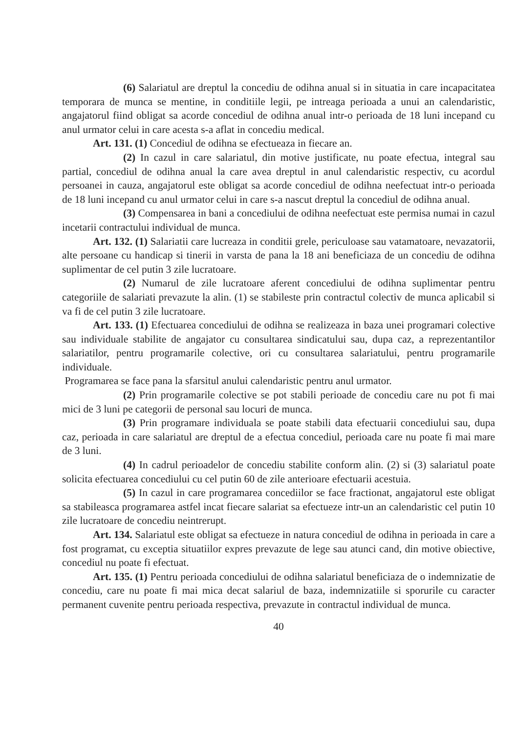(6) Salariatul are dreptul la concediu de odihna anual si in situatia in care incapacitatea temporara de munca se mentine, in conditiile legii, pe intreaga perioada a unui an calendaristic, angajatorul fiind obligat sa acorde concediul de odihna anual intr-o perioada de 18 luni incepand cu anul urmator celui in care acesta s-a aflat in concediu medical.
Art. 131. (1) Concediul de odihna se efectueaza in fiecare an.
(2) In cazul in care salariatul, din motive justificate, nu poate efectua, integral sau partial, concediul de odihna anual la care avea dreptul in anul calendaristic respectiv, cu acordul persoanei in cauza, angajatorul este obligat sa acorde concediul de odihna neefectuat intr-o perioada de 18 luni incepand cu anul urmator celui in care s-a nascut dreptul la concediul de odihna anual.
(3) Compensarea in bani a concediului de odihna neefectuat este permisa numai in cazul incetarii contractului individual de munca.
Art. 132. (1) Salariatii care lucreaza in conditii grele, periculoase sau vatamatoare, nevazatorii, alte persoane cu handicap si tinerii in varsta de pana la 18 ani beneficiaza de un concediu de odihna suplimentar de cel putin 3 zile lucratoare.
(2) Numarul de zile lucratoare aferent concediului de odihna suplimentar pentru categoriile de salariati prevazute la alin. (1) se stabileste prin contractul colectiv de munca aplicabil si va fi de cel putin 3 zile lucratoare.
Art. 133. (1) Efectuarea concediului de odihna se realizeaza in baza unei programari colective sau individuale stabilite de angajator cu consultarea sindicatului sau, dupa caz, a reprezentantilor salariatilor, pentru programarile colective, ori cu consultarea salariatului, pentru programarile individuale.
Programarea se face pana la sfarsitul anului calendaristic pentru anul urmator.
(2) Prin programarile colective se pot stabili perioade de concediu care nu pot fi mai mici de 3 luni pe categorii de personal sau locuri de munca.
(3) Prin programare individuala se poate stabili data efectuarii concediului sau, dupa caz, perioada in care salariatul are dreptul de a efectua concediul, perioada care nu poate fi mai mare de 3 luni.
(4) In cadrul perioadelor de concediu stabilite conform alin. (2) si (3) salariatul poate solicita efectuarea concediului cu cel putin 60 de zile anterioare efectuarii acestuia.
(5) In cazul in care programarea concediilor se face fractionat, angajatorul este obligat sa stabileasca programarea astfel incat fiecare salariat sa efectueze intr-un an calendaristic cel putin 10 zile lucratoare de concediu neintrerupt.
Art. 134. Salariatul este obligat sa efectueze in natura concediul de odihna in perioada in care a fost programat, cu exceptia situatiilor expres prevazute de lege sau atunci cand, din motive obiective, concediul nu poate fi efectuat.
Art. 135. (1) Pentru perioada concediului de odihna salariatul beneficiaza de o indemnizatie de concediu, care nu poate fi mai mica decat salariul de baza, indemnizatiile si sporurile cu caracter permanent cuvenite pentru perioada respectiva, prevazute in contractul individual de munca.
40